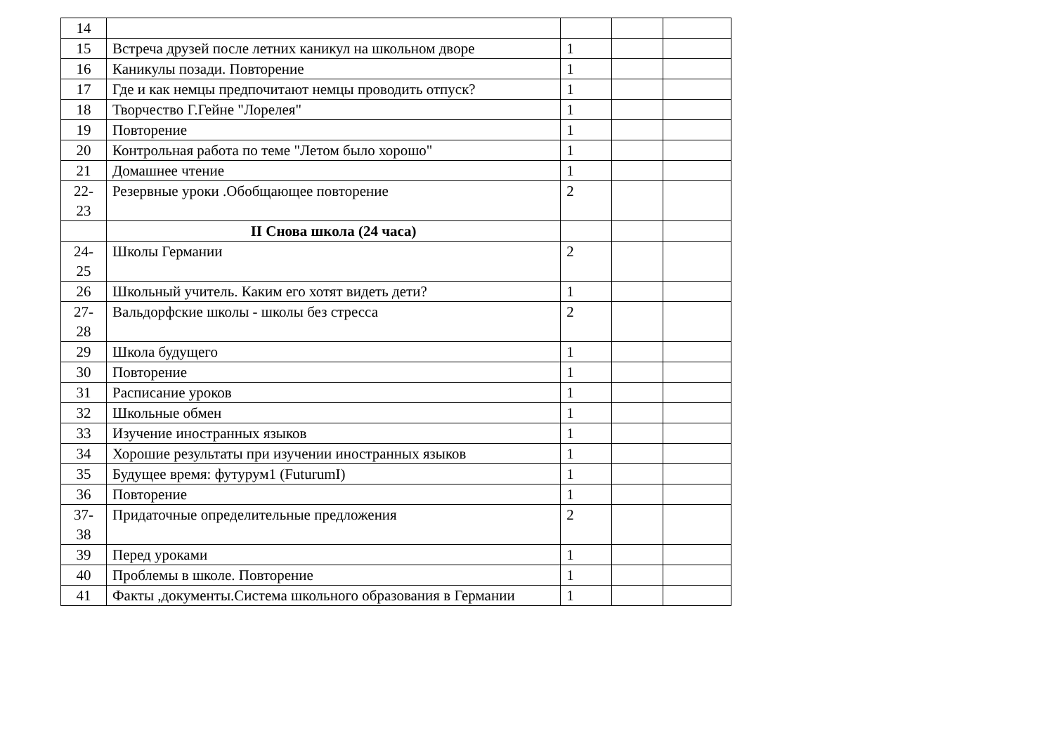| 14 | | | | |
| 15 | Встреча друзей после летних каникул на школьном дворе | 1 | | |
| 16 | Каникулы позади. Повторение | 1 | | |
| 17 | Где и как немцы предпочитают немцы проводить отпуск? | 1 | | |
| 18 | Творчество Г.Гейне "Лорелея" | 1 | | |
| 19 | Повторение | 1 | | |
| 20 | Контрольная работа по теме "Летом было хорошо" | 1 | | |
| 21 | Домашнее чтение | 1 | | |
| 22- 23 | Резервные уроки .Обобщающее повторение | 2 | | |
| | II Снова школа (24 часа) | | | |
| 24- 25 | Школы Германии | 2 | | |
| 26 | Школьный учитель. Каким его хотят видеть дети? | 1 | | |
| 27- 28 | Вальдорфские школы - школы без стресса | 2 | | |
| 29 | Школа будущего | 1 | | |
| 30 | Повторение | 1 | | |
| 31 | Расписание уроков | 1 | | |
| 32 | Школьные обмен | 1 | | |
| 33 | Изучение иностранных языков | 1 | | |
| 34 | Хорошие результаты при изучении иностранных языков | 1 | | |
| 35 | Будущее время: футурум1 (FuturumI) | 1 | | |
| 36 | Повторение | 1 | | |
| 37- 38 | Придаточные определительные предложения | 2 | | |
| 39 | Перед уроками | 1 | | |
| 40 | Проблемы в школе. Повторение | 1 | | |
| 41 | Факты ,документы.Система школьного образования в Германии | 1 | | |